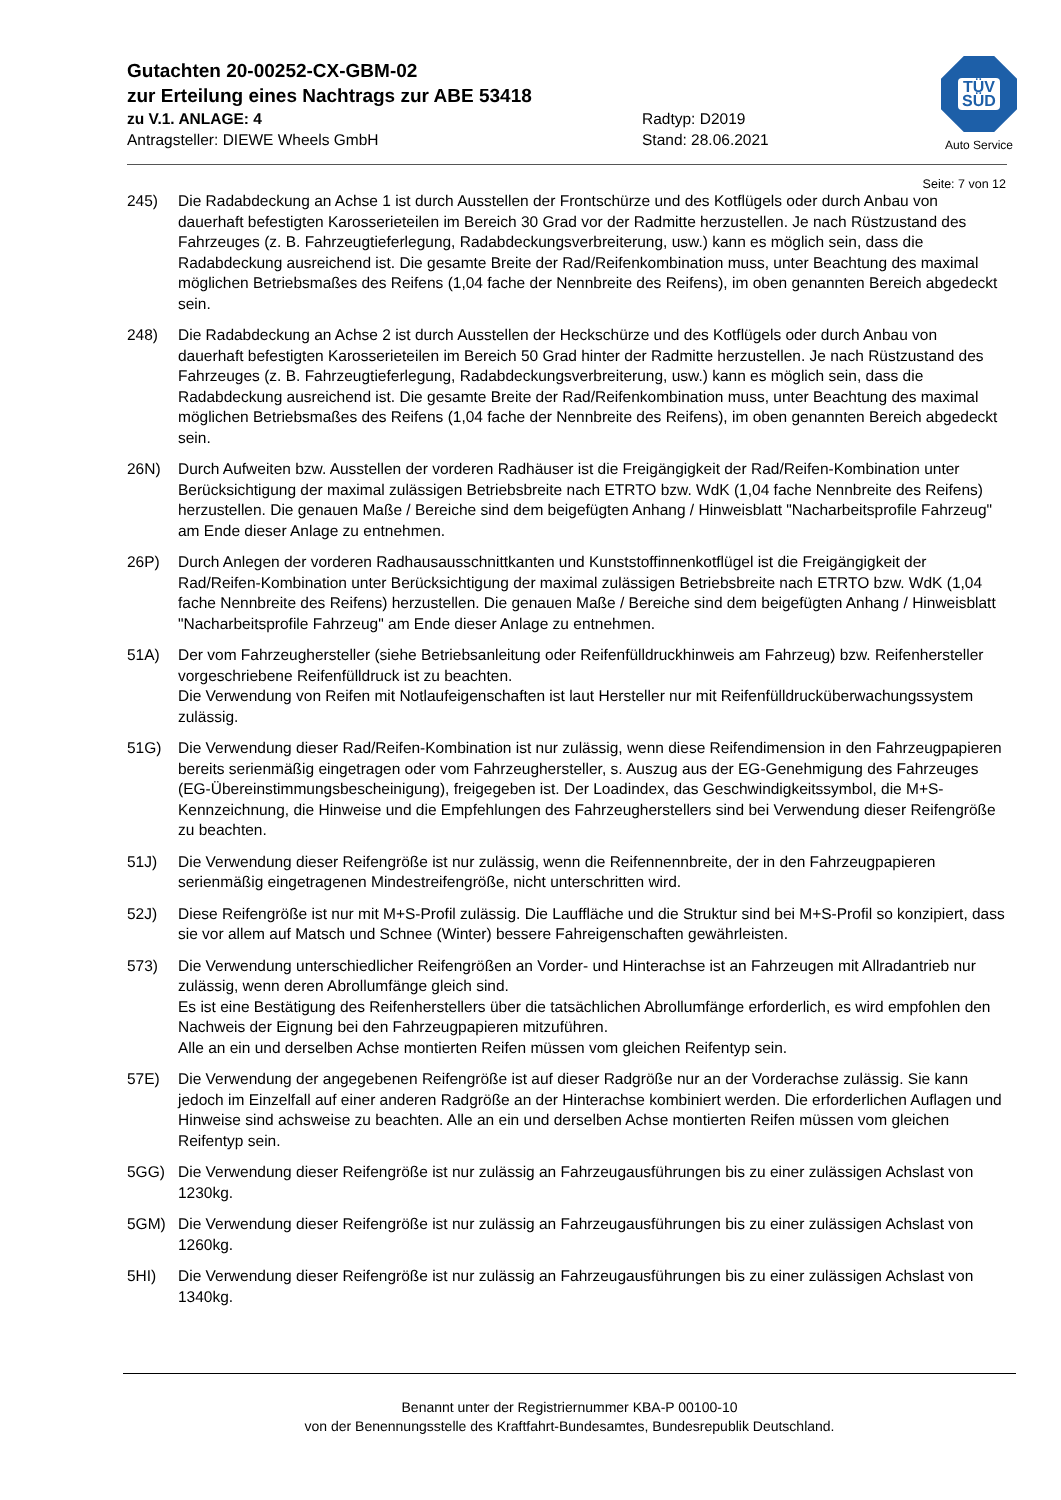TÜV
SÜD
Auto Service
Gutachten 20-00252-CX-GBM-02
zur Erteilung eines Nachtrags zur ABE 53418
zu V.1. ANLAGE: 4
Antragsteller: DIEWE Wheels GmbH
Radtyp: D2019
Stand: 28.06.2021
Seite: 7 von 12
245) Die Radabdeckung an Achse 1 ist durch Ausstellen der Frontschürze und des Kotflügels oder durch Anbau von dauerhaft befestigten Karosserieteilen im Bereich 30 Grad vor der Radmitte herzustellen. Je nach Rüstzustand des Fahrzeuges (z. B. Fahrzeugtieferlegung, Radabdeckungsverbreiterung, usw.) kann es möglich sein, dass die Radabdeckung ausreichend ist. Die gesamte Breite der Rad/Reifenkombination muss, unter Beachtung des maximal möglichen Betriebsmaßes des Reifens (1,04 fache der Nennbreite des Reifens), im oben genannten Bereich abgedeckt sein.
248) Die Radabdeckung an Achse 2 ist durch Ausstellen der Heckschürze und des Kotflügels oder durch Anbau von dauerhaft befestigten Karosserieteilen im Bereich 50 Grad hinter der Radmitte herzustellen. Je nach Rüstzustand des Fahrzeuges (z. B. Fahrzeugtieferlegung, Radabdeckungsverbreiterung, usw.) kann es möglich sein, dass die Radabdeckung ausreichend ist. Die gesamte Breite der Rad/Reifenkombination muss, unter Beachtung des maximal möglichen Betriebsmaßes des Reifens (1,04 fache der Nennbreite des Reifens), im oben genannten Bereich abgedeckt sein.
26N) Durch Aufweiten bzw. Ausstellen der vorderen Radhäuser ist die Freigängigkeit der Rad/Reifen-Kombination unter Berücksichtigung der maximal zulässigen Betriebsbreite nach ETRTO bzw. WdK (1,04 fache Nennbreite des Reifens) herzustellen. Die genauen Maße / Bereiche sind dem beigefügten Anhang / Hinweisblatt "Nacharbeitsprofile Fahrzeug" am Ende dieser Anlage zu entnehmen.
26P) Durch Anlegen der vorderen Radhausausschnittkanten und Kunststoffinnenkotflügel ist die Freigängigkeit der Rad/Reifen-Kombination unter Berücksichtigung der maximal zulässigen Betriebsbreite nach ETRTO bzw. WdK (1,04 fache Nennbreite des Reifens) herzustellen. Die genauen Maße / Bereiche sind dem beigefügten Anhang / Hinweisblatt "Nacharbeitsprofile Fahrzeug" am Ende dieser Anlage zu entnehmen.
51A) Der vom Fahrzeughersteller (siehe Betriebsanleitung oder Reifenfülldruckhinweis am Fahrzeug) bzw. Reifenhersteller vorgeschriebene Reifenfülldruck ist zu beachten.
Die Verwendung von Reifen mit Notlaufeigenschaften ist laut Hersteller nur mit Reifenfülldrucküberwachungssystem zulässig.
51G) Die Verwendung dieser Rad/Reifen-Kombination ist nur zulässig, wenn diese Reifendimension in den Fahrzeugpapieren bereits serienmäßig eingetragen oder vom Fahrzeughersteller, s. Auszug aus der EG-Genehmigung des Fahrzeuges (EG-Übereinstimmungsbescheinigung), freigegeben ist. Der Loadindex, das Geschwindigkeitssymbol, die M+S-Kennzeichnung, die Hinweise und die Empfehlungen des Fahrzeugherstellers sind bei Verwendung dieser Reifengröße zu beachten.
51J) Die Verwendung dieser Reifengröße ist nur zulässig, wenn die Reifennennbreite, der in den Fahrzeugpapieren serienmäßig eingetragenen Mindestreifengröße, nicht unterschritten wird.
52J) Diese Reifengröße ist nur mit M+S-Profil zulässig. Die Lauffläche und die Struktur sind bei M+S-Profil so konzipiert, dass sie vor allem auf Matsch und Schnee (Winter) bessere Fahreigenschaften gewährleisten.
573) Die Verwendung unterschiedlicher Reifengrößen an Vorder- und Hinterachse ist an Fahrzeugen mit Allradantrieb nur zulässig, wenn deren Abrollumfänge gleich sind.
Es ist eine Bestätigung des Reifenherstellers über die tatsächlichen Abrollumfänge erforderlich, es wird empfohlen den Nachweis der Eignung bei den Fahrzeugpapieren mitzuführen.
Alle an ein und derselben Achse montierten Reifen müssen vom gleichen Reifentyp sein.
57E) Die Verwendung der angegebenen Reifengröße ist auf dieser Radgröße nur an der Vorderachse zulässig. Sie kann jedoch im Einzelfall auf einer anderen Radgröße an der Hinterachse kombiniert werden. Die erforderlichen Auflagen und Hinweise sind achsweise zu beachten. Alle an ein und derselben Achse montierten Reifen müssen vom gleichen Reifentyp sein.
5GG) Die Verwendung dieser Reifengröße ist nur zulässig an Fahrzeugausführungen bis zu einer zulässigen Achslast von 1230kg.
5GM) Die Verwendung dieser Reifengröße ist nur zulässig an Fahrzeugausführungen bis zu einer zulässigen Achslast von 1260kg.
5HI) Die Verwendung dieser Reifengröße ist nur zulässig an Fahrzeugausführungen bis zu einer zulässigen Achslast von 1340kg.
Benannt unter der Registriernummer KBA-P 00100-10
von der Benennungsstelle des Kraftfahrt-Bundesamtes, Bundesrepublik Deutschland.